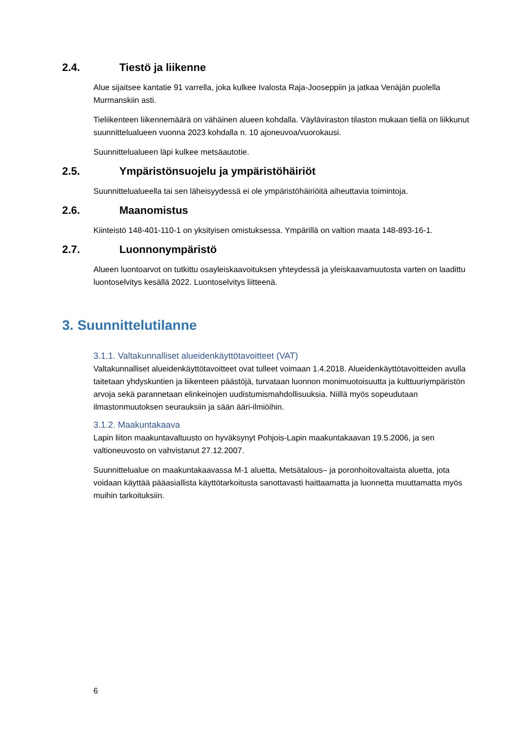2.4. Tiestö ja liikenne
Alue sijaitsee kantatie 91 varrella, joka kulkee Ivalosta Raja-Jooseppiin ja jatkaa Venäjän puolella Murmanskiin asti.
Tieliikenteen liikennemäärä on vähäinen alueen kohdalla. Väyläviraston tilaston mukaan tiellä on liikkunut suunnittelualueen vuonna 2023 kohdalla n. 10 ajoneuvoa/vuorokausi.
Suunnittelualueen läpi kulkee metsäautotie.
2.5. Ympäristönsuojelu ja ympäristöhäiriöt
Suunnittelualueella tai sen läheisyydessä ei ole ympäristöhäiriöitä aiheuttavia toimintoja.
2.6. Maanomistus
Kiinteistö 148-401-110-1 on yksityisen omistuksessa. Ympärillä on valtion maata 148-893-16-1.
2.7. Luonnonympäristö
Alueen luontoarvot on tutkittu osayleiskaavoituksen yhteydessä ja yleiskaavamuutosta varten on laadittu luontoselvitys kesällä 2022. Luontoselvitys liitteenä.
3. Suunnittelutilanne
3.1.1. Valtakunnalliset alueidenkäyttötavoitteet (VAT)
Valtakunnalliset alueidenkäyttötavoitteet ovat tulleet voimaan 1.4.2018. Alueidenkäyttötavoitteiden avulla taitetaan yhdyskuntien ja liikenteen päästöjä, turvataan luonnon monimuotoisuutta ja kulttuuriympäristön arvoja sekä parannetaan elinkeinojen uudistumismahdollisuuksia. Niillä myös sopeudutaan ilmastonmuutoksen seurauksiin ja sään ääri-ilmiöihin.
3.1.2. Maakuntakaava
Lapin liiton maakuntavaltuusto on hyväksynyt Pohjois-Lapin maakuntakaavan 19.5.2006, ja sen valtioneuvosto on vahvistanut 27.12.2007.
Suunnittelualue on maakuntakaavassa M-1 aluetta, Metsätalous– ja poronhoitovaltaista aluetta, jota voidaan käyttää pääasiallista käyttötarkoitusta sanottavasti haittaamatta ja luonnetta muuttamatta myös muihin tarkoituksiin.
6